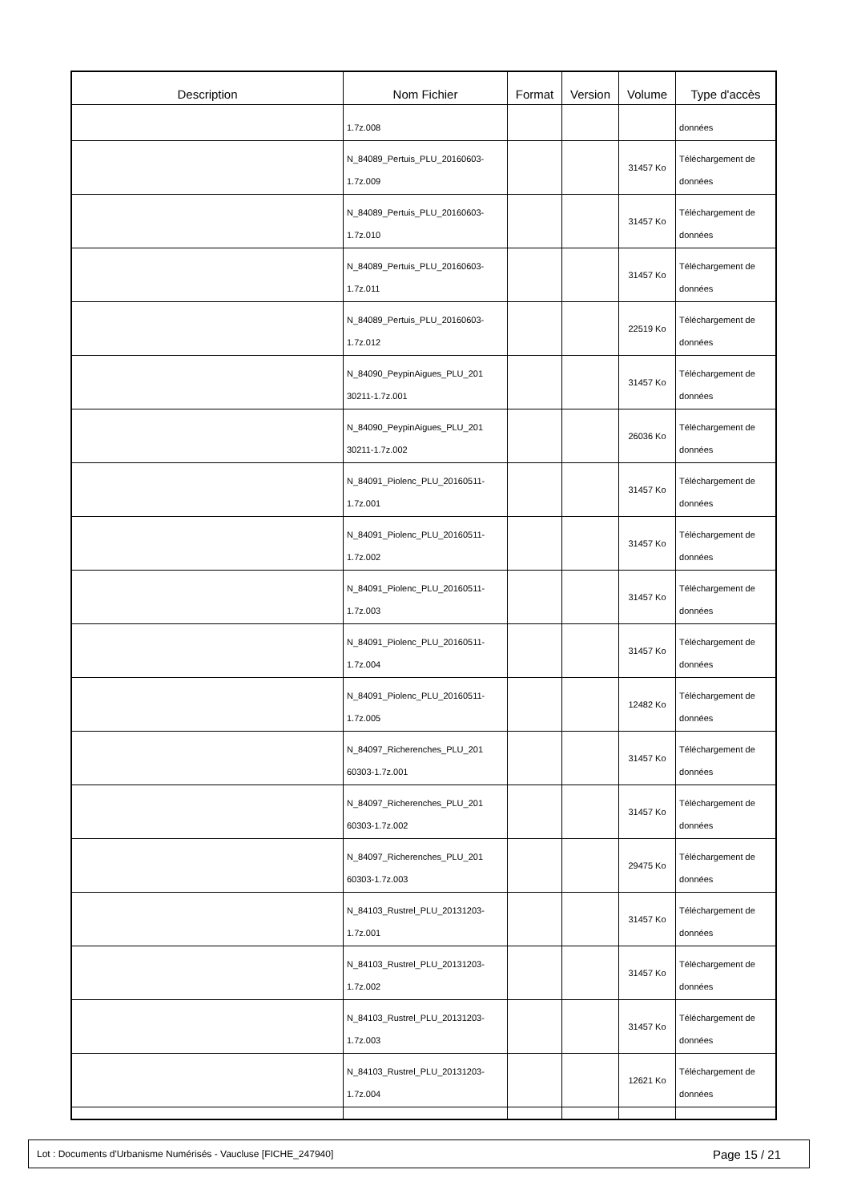| Description | Nom Fichier | Format | Version | Volume | Type d'accès |
| --- | --- | --- | --- | --- | --- |
| | 1.7z.008 | | | | données |
| | N_84089_Pertuis_PLU_20160603- 1.7z.009 | | | 31457 Ko | Téléchargement de données |
| | N_84089_Pertuis_PLU_20160603- 1.7z.010 | | | 31457 Ko | Téléchargement de données |
| | N_84089_Pertuis_PLU_20160603- 1.7z.011 | | | 31457 Ko | Téléchargement de données |
| | N_84089_Pertuis_PLU_20160603- 1.7z.012 | | | 22519 Ko | Téléchargement de données |
| | N_84090_PeypinAigues_PLU_201 30211-1.7z.001 | | | 31457 Ko | Téléchargement de données |
| | N_84090_PeypinAigues_PLU_201 30211-1.7z.002 | | | 26036 Ko | Téléchargement de données |
| | N_84091_Piolenc_PLU_20160511- 1.7z.001 | | | 31457 Ko | Téléchargement de données |
| | N_84091_Piolenc_PLU_20160511- 1.7z.002 | | | 31457 Ko | Téléchargement de données |
| | N_84091_Piolenc_PLU_20160511- 1.7z.003 | | | 31457 Ko | Téléchargement de données |
| | N_84091_Piolenc_PLU_20160511- 1.7z.004 | | | 31457 Ko | Téléchargement de données |
| | N_84091_Piolenc_PLU_20160511- 1.7z.005 | | | 12482 Ko | Téléchargement de données |
| | N_84097_Richerenches_PLU_201 60303-1.7z.001 | | | 31457 Ko | Téléchargement de données |
| | N_84097_Richerenches_PLU_201 60303-1.7z.002 | | | 31457 Ko | Téléchargement de données |
| | N_84097_Richerenches_PLU_201 60303-1.7z.003 | | | 29475 Ko | Téléchargement de données |
| | N_84103_Rustrel_PLU_20131203- 1.7z.001 | | | 31457 Ko | Téléchargement de données |
| | N_84103_Rustrel_PLU_20131203- 1.7z.002 | | | 31457 Ko | Téléchargement de données |
| | N_84103_Rustrel_PLU_20131203- 1.7z.003 | | | 31457 Ko | Téléchargement de données |
| | N_84103_Rustrel_PLU_20131203- 1.7z.004 | | | 12621 Ko | Téléchargement de données |
Lot : Documents d'Urbanisme Numérisés - Vaucluse [FICHE_247940] Page 15 / 21